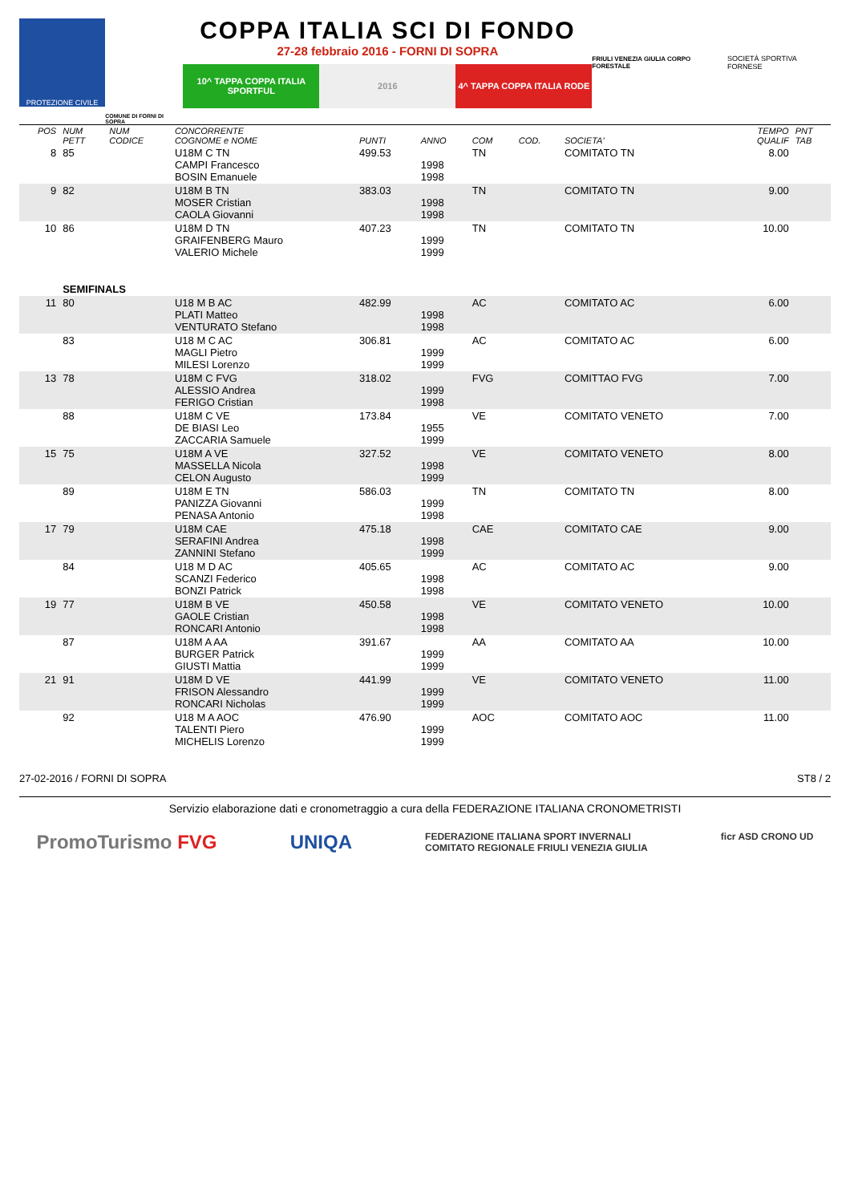PROTEZIONE CIVILE
COMUNE DI FORNI DI SOPRA
COPPA ITALIA SCI DI FONDO
27-28 febbraio 2016 - FORNI DI SOPRA
10^ TAPPA COPPA ITALIA SPORTFUL
2016 4^ TAPPA COPPA ITALIA RODE
FRIULI VENEZIA GIULIA CORPO FORESTALE
SOCIETÀ SPORTIVA FORNESE
| POS | NUM PETT | NUM CODICE | CONCORRENTE COGNOME e NOME | PUNTI | ANNO | COM | COD. | SOCIETA' | TEMPO QUALIF | PNT TAB |
| --- | --- | --- | --- | --- | --- | --- | --- | --- | --- | --- |
| 8 | 85 | | U18M C TN CAMPI Francesco BOSIN Emanuele | 499.53 | 1998 1998 | TN | | COMITATO TN | 8.00 | |
| 9 | 82 | | U18M B TN MOSER Cristian CAOLA Giovanni | 383.03 | 1998 1998 | TN | | COMITATO TN | 9.00 | |
| 10 | 86 | | U18M D TN GRAIFENBERG Mauro VALERIO Michele | 407.23 | 1999 1999 | TN | | COMITATO TN | 10.00 | |
| | SEMIFINALS | | | | | | | | | |
| 11 | 80 | | U18 M B AC PLATI Matteo VENTURATO Stefano | 482.99 | 1998 1998 | AC | | COMITATO AC | 6.00 | |
| | 83 | | U18 M C AC MAGLI Pietro MILESI Lorenzo | 306.81 | 1999 1999 | AC | | COMITATO AC | 6.00 | |
| 13 | 78 | | U18M C FVG ALESSIO Andrea FERIGO Cristian | 318.02 | 1999 1998 | FVG | | COMITTAO FVG | 7.00 | |
| | 88 | | U18M C VE DE BIASI Leo ZACCARIA Samuele | 173.84 | 1955 1999 | VE | | COMITATO VENETO | 7.00 | |
| 15 | 75 | | U18M A VE MASSELLA Nicola CELON Augusto | 327.52 | 1998 1999 | VE | | COMITATO VENETO | 8.00 | |
| | 89 | | U18M E TN PANIZZA Giovanni PENASA Antonio | 586.03 | 1999 1998 | TN | | COMITATO TN | 8.00 | |
| 17 | 79 | | U18M CAE SERAFINI Andrea ZANNINI Stefano | 475.18 | 1998 1999 | CAE | | COMITATO CAE | 9.00 | |
| | 84 | | U18 M D AC SCANZI Federico BONZI Patrick | 405.65 | 1998 1998 | AC | | COMITATO AC | 9.00 | |
| 19 | 77 | | U18M B VE GAOLE Cristian RONCARI Antonio | 450.58 | 1998 1998 | VE | | COMITATO VENETO | 10.00 | |
| | 87 | | U18M A AA BURGER Patrick GIUSTI Mattia | 391.67 | 1999 1999 | AA | | COMITATO AA | 10.00 | |
| 21 | 91 | | U18M D VE FRISON Alessandro RONCARI Nicholas | 441.99 | 1999 1999 | VE | | COMITATO VENETO | 11.00 | |
| | 92 | | U18 M A AOC TALENTI Piero MICHELIS Lorenzo | 476.90 | 1999 1999 | AOC | | COMITATO AOC | 11.00 | |
27-02-2016 / FORNI DI SOPRA ST8 / 2
Servizio elaborazione dati e cronometraggio a cura della FEDERAZIONE ITALIANA CRONOMETRISTI
PromoTurismo FVG UNIQA FEDERAZIONE ITALIANA SPORT INVERNALI
COMITATO REGIONALE FRIULI VENEZIA GIULIA ficr ASD CRONO UD